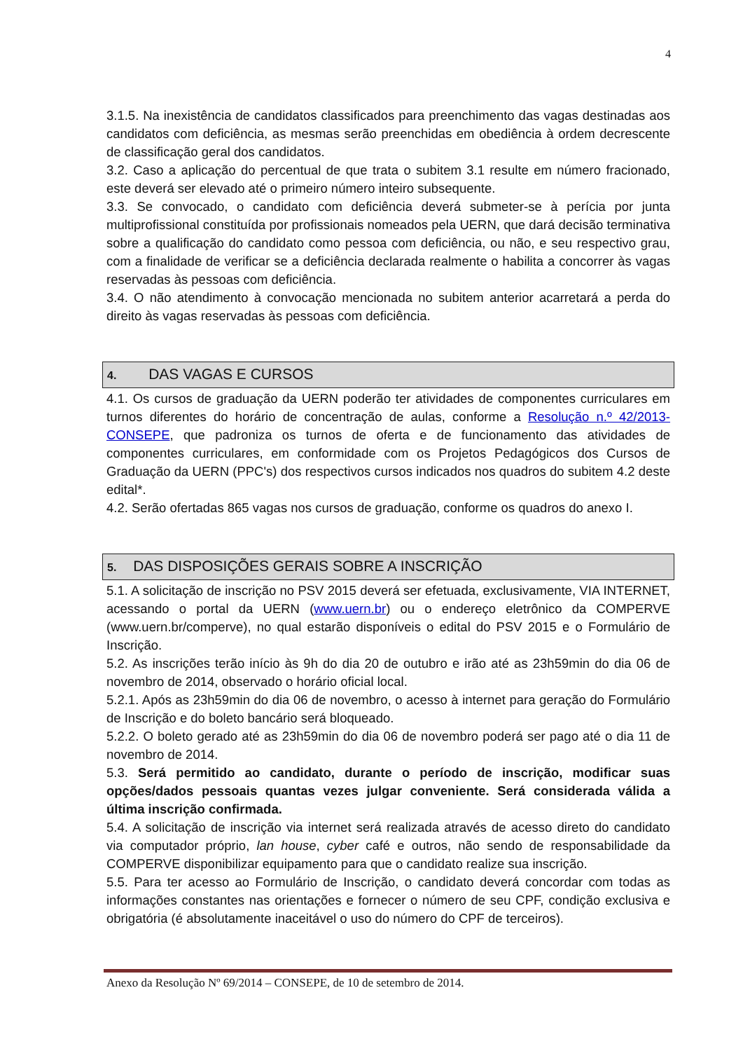4
3.1.5. Na inexistência de candidatos classificados para preenchimento das vagas destinadas aos candidatos com deficiência, as mesmas serão preenchidas em obediência à ordem decrescente de classificação geral dos candidatos.
3.2. Caso a aplicação do percentual de que trata o subitem 3.1 resulte em número fracionado, este deverá ser elevado até o primeiro número inteiro subsequente.
3.3. Se convocado, o candidato com deficiência deverá submeter-se à perícia por junta multiprofissional constituída por profissionais nomeados pela UERN, que dará decisão terminativa sobre a qualificação do candidato como pessoa com deficiência, ou não, e seu respectivo grau, com a finalidade de verificar se a deficiência declarada realmente o habilita a concorrer às vagas reservadas às pessoas com deficiência.
3.4. O não atendimento à convocação mencionada no subitem anterior acarretará a perda do direito às vagas reservadas às pessoas com deficiência.
4. DAS VAGAS E CURSOS
4.1. Os cursos de graduação da UERN poderão ter atividades de componentes curriculares em turnos diferentes do horário de concentração de aulas, conforme a Resolução n.º 42/2013-CONSEPE, que padroniza os turnos de oferta e de funcionamento das atividades de componentes curriculares, em conformidade com os Projetos Pedagógicos dos Cursos de Graduação da UERN (PPC's) dos respectivos cursos indicados nos quadros do subitem 4.2 deste edital*.
4.2. Serão ofertadas 865 vagas nos cursos de graduação, conforme os quadros do anexo I.
5. DAS DISPOSIÇÕES GERAIS SOBRE A INSCRIÇÃO
5.1. A solicitação de inscrição no PSV 2015 deverá ser efetuada, exclusivamente, VIA INTERNET, acessando o portal da UERN (www.uern.br) ou o endereço eletrônico da COMPERVE (www.uern.br/comperve), no qual estarão disponíveis o edital do PSV 2015 e o Formulário de Inscrição.
5.2. As inscrições terão início às 9h do dia 20 de outubro e irão até as 23h59min do dia 06 de novembro de 2014, observado o horário oficial local.
5.2.1. Após as 23h59min do dia 06 de novembro, o acesso à internet para geração do Formulário de Inscrição e do boleto bancário será bloqueado.
5.2.2. O boleto gerado até as 23h59min do dia 06 de novembro poderá ser pago até o dia 11 de novembro de 2014.
5.3. Será permitido ao candidato, durante o período de inscrição, modificar suas opções/dados pessoais quantas vezes julgar conveniente. Será considerada válida a última inscrição confirmada.
5.4. A solicitação de inscrição via internet será realizada através de acesso direto do candidato via computador próprio, lan house, cyber café e outros, não sendo de responsabilidade da COMPERVE disponibilizar equipamento para que o candidato realize sua inscrição.
5.5. Para ter acesso ao Formulário de Inscrição, o candidato deverá concordar com todas as informações constantes nas orientações e fornecer o número de seu CPF, condição exclusiva e obrigatória (é absolutamente inaceitável o uso do número do CPF de terceiros).
Anexo da Resolução Nº 69/2014 – CONSEPE, de 10 de setembro de 2014.